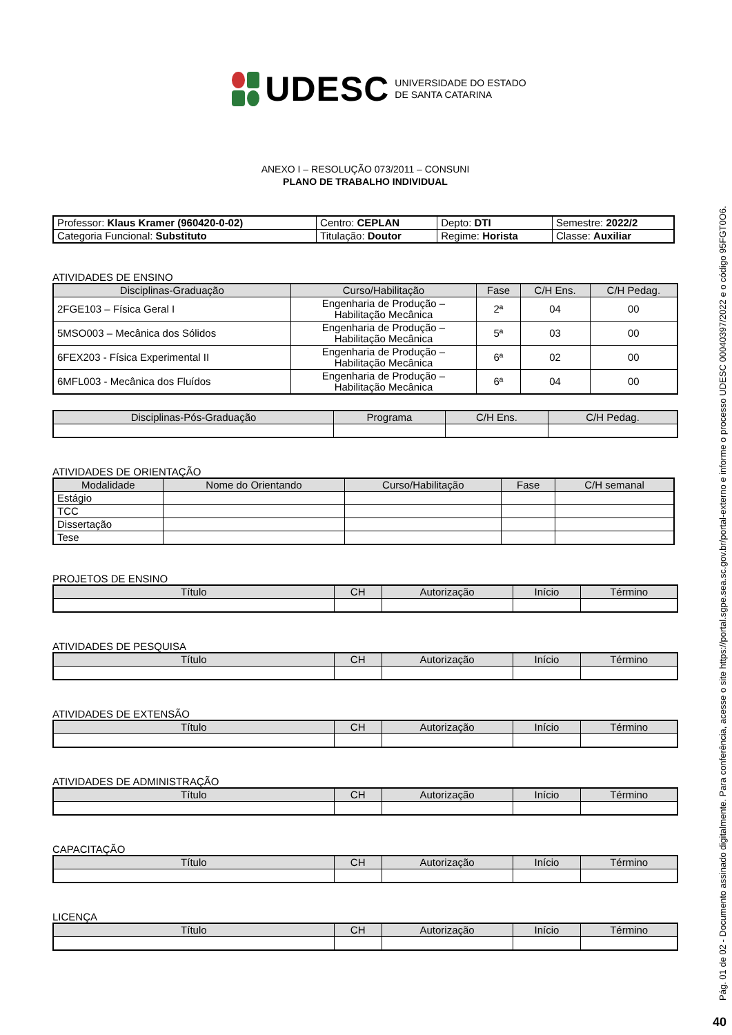UDESC UNIVERSIDADE DO ESTADO
DE SANTA CATARINA
ANEXO I – RESOLUÇÃO 073/2011 – CONSUNI
PLANO DE TRABALHO INDIVIDUAL
| Professor: Klaus Kramer (960420-0-02) | Centro: CEPLAN | Depto: DTI | Semestre: 2022/2 |
| Categoria Funcional: Substituto | Titulação: Doutor | Regime: Horista | Classe: Auxiliar |
ATIVIDADES DE ENSINO
| Disciplinas-Graduação | Curso/Habilitação | Fase | C/H Ens. | C/H Pedag. |
| --- | --- | --- | --- | --- |
| 2FGE103 – Física Geral I | Engenharia de Produção – Habilitação Mecânica | 2ª | 04 | 00 |
| 5MSO003 – Mecânica dos Sólidos | Engenharia de Produção – Habilitação Mecânica | 5ª | 03 | 00 |
| 6FEX203 - Física Experimental II | Engenharia de Produção – Habilitação Mecânica | 6ª | 02 | 00 |
| 6MFL003 - Mecânica dos Fluídos | Engenharia de Produção – Habilitação Mecânica | 6ª | 04 | 00 |
| Disciplinas-Pós-Graduação | Programa | C/H Ens. | C/H Pedag. |
| --- | --- | --- | --- |
ATIVIDADES DE ORIENTAÇÃO
| Modalidade | Nome do Orientando | Curso/Habilitação | Fase | C/H semanal |
| --- | --- | --- | --- | --- |
| Estágio | | | | |
| TCC | | | | |
| Dissertação | | | | |
| Tese | | | | |
PROJETOS DE ENSINO
| Título | CH | Autorização | Início | Término |
| --- | --- | --- | --- | --- |
ATIVIDADES DE PESQUISA
| Título | CH | Autorização | Início | Término |
| --- | --- | --- | --- | --- |
ATIVIDADES DE EXTENSÃO
| Título | CH | Autorização | Início | Término |
| --- | --- | --- | --- | --- |
ATIVIDADES DE ADMINISTRAÇÃO
| Título | CH | Autorização | Início | Término |
| --- | --- | --- | --- | --- |
CAPACITAÇÃO
| Título | CH | Autorização | Início | Término |
| --- | --- | --- | --- | --- |
LICENÇA
| Título | CH | Autorização | Início | Término |
| --- | --- | --- | --- | --- |
Pág. 01 de 02 - Documento assinado digitalmente. Para conferência, acesse o site https://portal.sgpe.sea.sc.gov.br/portal-externo e informe o processo UDESC 00040397/2022 e o código 95FGT0O6.
40